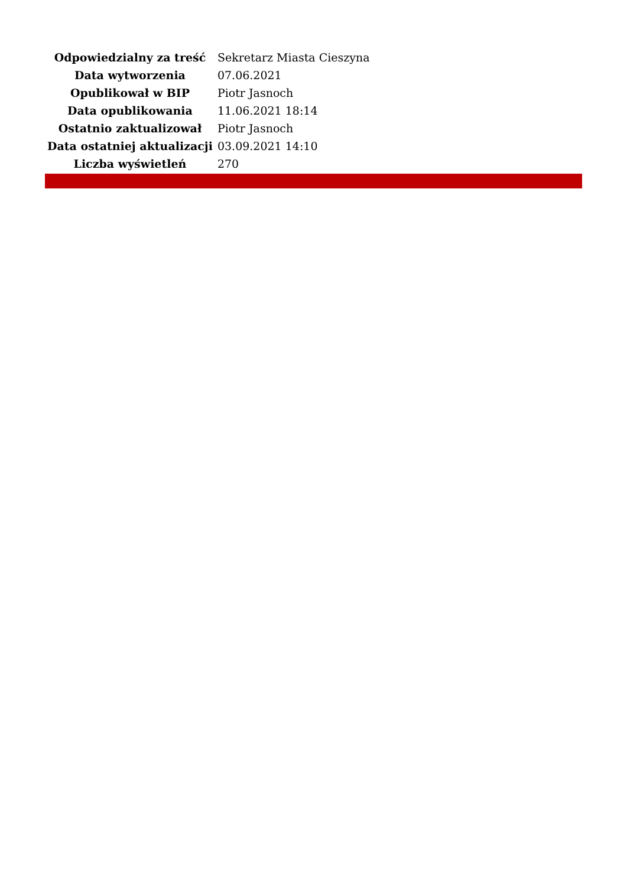| Odpowiedzialny za treść | Sekretarz Miasta Cieszyna |
| Data wytworzenia | 07.06.2021 |
| Opublikował w BIP | Piotr Jasnoch |
| Data opublikowania | 11.06.2021 18:14 |
| Ostatnio zaktualizował | Piotr Jasnoch |
| Data ostatniej aktualizacji | 03.09.2021 14:10 |
| Liczba wyświetleń | 270 |